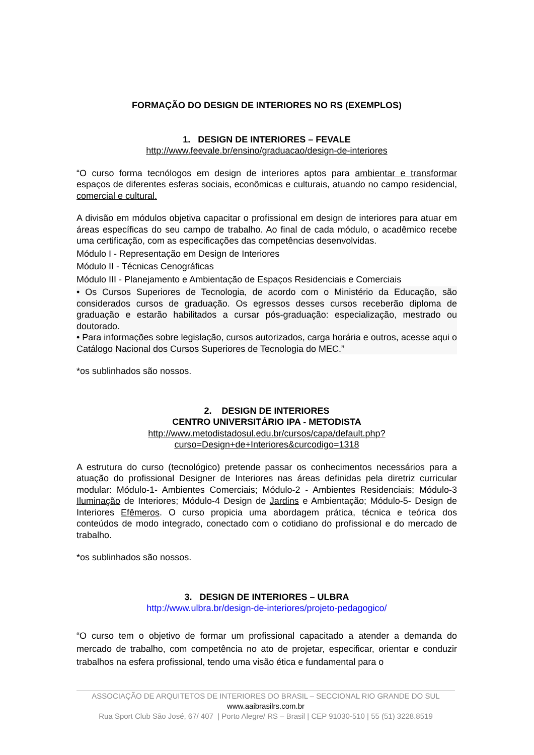FORMAÇÃO DO DESIGN DE INTERIORES NO RS (EXEMPLOS)
1. DESIGN DE INTERIORES – FEVALE
http://www.feevale.br/ensino/graduacao/design-de-interiores
“O curso forma tecnólogos em design de interiores aptos para ambientar e transformar espaços de diferentes esferas sociais, econômicas e culturais, atuando no campo residencial, comercial e cultural.
A divisão em módulos objetiva capacitar o profissional em design de interiores para atuar em áreas específicas do seu campo de trabalho. Ao final de cada módulo, o acadêmico recebe uma certificação, com as especificações das competências desenvolvidas.
Módulo I - Representação em Design de Interiores
Módulo II - Técnicas Cenográficas
Módulo III - Planejamento e Ambientação de Espaços Residenciais e Comerciais
• Os Cursos Superiores de Tecnologia, de acordo com o Ministério da Educação, são considerados cursos de graduação. Os egressos desses cursos receberão diploma de graduação e estarão habilitados a cursar pós-graduação: especialização, mestrado ou doutorado.
• Para informações sobre legislação, cursos autorizados, carga horária e outros, acesse aqui o Catálogo Nacional dos Cursos Superiores de Tecnologia do MEC.”
*os sublinhados são nossos.
2. DESIGN DE INTERIORES
CENTRO UNIVERSITÁRIO IPA - METODISTA
http://www.metodistadosul.edu.br/cursos/capa/default.php?curso=Design+de+Interiores&curcodigo=1318
A estrutura do curso (tecnológico) pretende passar os conhecimentos necessários para a atuação do profissional Designer de Interiores nas áreas definidas pela diretriz curricular modular: Módulo-1- Ambientes Comerciais; Módulo-2 - Ambientes Residenciais; Módulo-3 Iluminação de Interiores; Módulo-4 Design de Jardins e Ambientação; Módulo-5- Design de Interiores Efêmeros. O curso propicia uma abordagem prática, técnica e teórica dos conteúdos de modo integrado, conectado com o cotidiano do profissional e do mercado de trabalho.
*os sublinhados são nossos.
3. DESIGN DE INTERIORES – ULBRA
http://www.ulbra.br/design-de-interiores/projeto-pedagogico/
“O curso tem o objetivo de formar um profissional capacitado a atender a demanda do mercado de trabalho, com competência no ato de projetar, especificar, orientar e conduzir trabalhos na esfera profissional, tendo uma visão ética e fundamental para o
ASSOCIAÇÃO DE ARQUITETOS DE INTERIORES DO BRASIL – SECCIONAL RIO GRANDE DO SUL
www.aaibrasilrs.com.br
Rua Sport Club São José, 67/ 407 | Porto Alegre/ RS – Brasil | CEP 91030-510 | 55 (51) 3228.8519